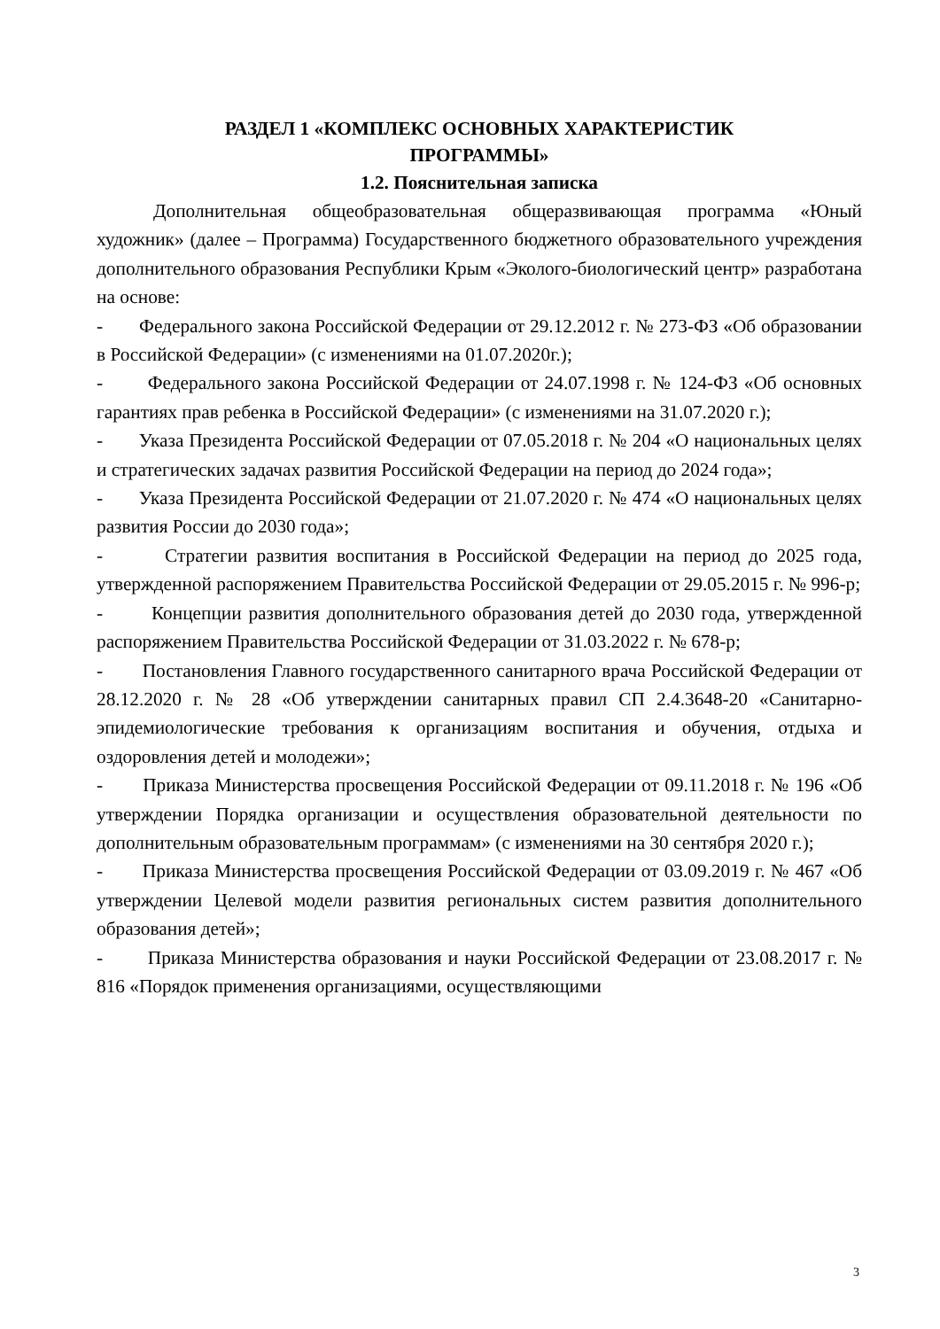РАЗДЕЛ 1 «КОМПЛЕКС ОСНОВНЫХ ХАРАКТЕРИСТИК
ПРОГРАММЫ»
1.2. Пояснительная записка
Дополнительная общеобразовательная общеразвивающая программа «Юный художник» (далее – Программа) Государственного бюджетного образовательного учреждения дополнительного образования Республики Крым «Эколого-биологический центр» разработана на основе:
- Федерального закона Российской Федерации от 29.12.2012 г. № 273-ФЗ «Об образовании в Российской Федерации» (с изменениями на 01.07.2020г.);
- Федерального закона Российской Федерации от 24.07.1998 г. № 124-ФЗ «Об основных гарантиях прав ребенка в Российской Федерации» (с изменениями на 31.07.2020 г.);
- Указа Президента Российской Федерации от 07.05.2018 г. № 204 «О национальных целях и стратегических задачах развития Российской Федерации на период до 2024 года»;
- Указа Президента Российской Федерации от 21.07.2020 г. № 474 «О национальных целях развития России до 2030 года»;
- Стратегии развития воспитания в Российской Федерации на период до 2025 года, утвержденной распоряжением Правительства Российской Федерации от 29.05.2015 г. № 996-р;
- Концепции развития дополнительного образования детей до 2030 года, утвержденной распоряжением Правительства Российской Федерации от 31.03.2022 г. № 678-р;
- Постановления Главного государственного санитарного врача Российской Федерации от 28.12.2020 г. № 28 «Об утверждении санитарных правил СП 2.4.3648-20 «Санитарно-эпидемиологические требования к организациям воспитания и обучения, отдыха и оздоровления детей и молодежи»;
- Приказа Министерства просвещения Российской Федерации от 09.11.2018 г. № 196 «Об утверждении Порядка организации и осуществления образовательной деятельности по дополнительным образовательным программам» (с изменениями на 30 сентября 2020 г.);
- Приказа Министерства просвещения Российской Федерации от 03.09.2019 г. № 467 «Об утверждении Целевой модели развития региональных систем развития дополнительного образования детей»;
- Приказа Министерства образования и науки Российской Федерации от 23.08.2017 г. № 816 «Порядок применения организациями, осуществляющими
3